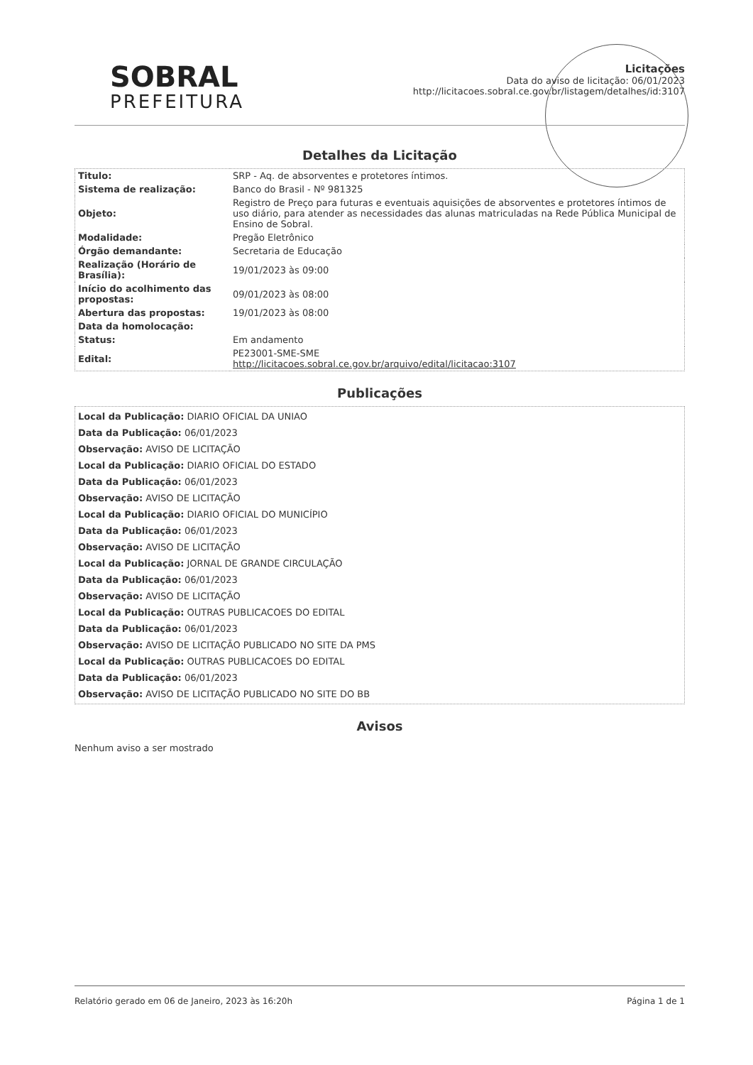SOBRAL
PREFEITURA
Licitações
Data do aviso de licitação: 06/01/2023
http://licitacoes.sobral.ce.gov.br/listagem/detalhes/id:3107
Detalhes da Licitação
| Titulo: | SRP - Aq. de absorventes e protetores íntimos. |
| Sistema de realização: | Banco do Brasil - Nº 981325 |
| Objeto: | Registro de Preço para futuras e eventuais aquisições de absorventes e protetores íntimos de uso diário, para atender as necessidades das alunas matriculadas na Rede Pública Municipal de Ensino de Sobral. |
| Modalidade: | Pregão Eletrônico |
| Órgão demandante: | Secretaria de Educação |
| Realização (Horário de Brasília): | 19/01/2023 às 09:00 |
| Início do acolhimento das propostas: | 09/01/2023 às 08:00 |
| Abertura das propostas: | 19/01/2023 às 08:00 |
| Data da homolocação: | |
| Status: | Em andamento |
| Edital: | PE23001-SME-SME http://licitacoes.sobral.ce.gov.br/arquivo/edital/licitacao:3107 |
Publicações
Local da Publicação: DIARIO OFICIAL DA UNIAO
Data da Publicação: 06/01/2023
Observação: AVISO DE LICITAÇÃO
Local da Publicação: DIARIO OFICIAL DO ESTADO
Data da Publicação: 06/01/2023
Observação: AVISO DE LICITAÇÃO
Local da Publicação: DIARIO OFICIAL DO MUNICÍPIO
Data da Publicação: 06/01/2023
Observação: AVISO DE LICITAÇÃO
Local da Publicação: JORNAL DE GRANDE CIRCULAÇÃO
Data da Publicação: 06/01/2023
Observação: AVISO DE LICITAÇÃO
Local da Publicação: OUTRAS PUBLICACOES DO EDITAL
Data da Publicação: 06/01/2023
Observação: AVISO DE LICITAÇÃO PUBLICADO NO SITE DA PMS
Local da Publicação: OUTRAS PUBLICACOES DO EDITAL
Data da Publicação: 06/01/2023
Observação: AVISO DE LICITAÇÃO PUBLICADO NO SITE DO BB
Avisos
Nenhum aviso a ser mostrado
Relatório gerado em 06 de Janeiro, 2023 às 16:20h Página 1 de 1